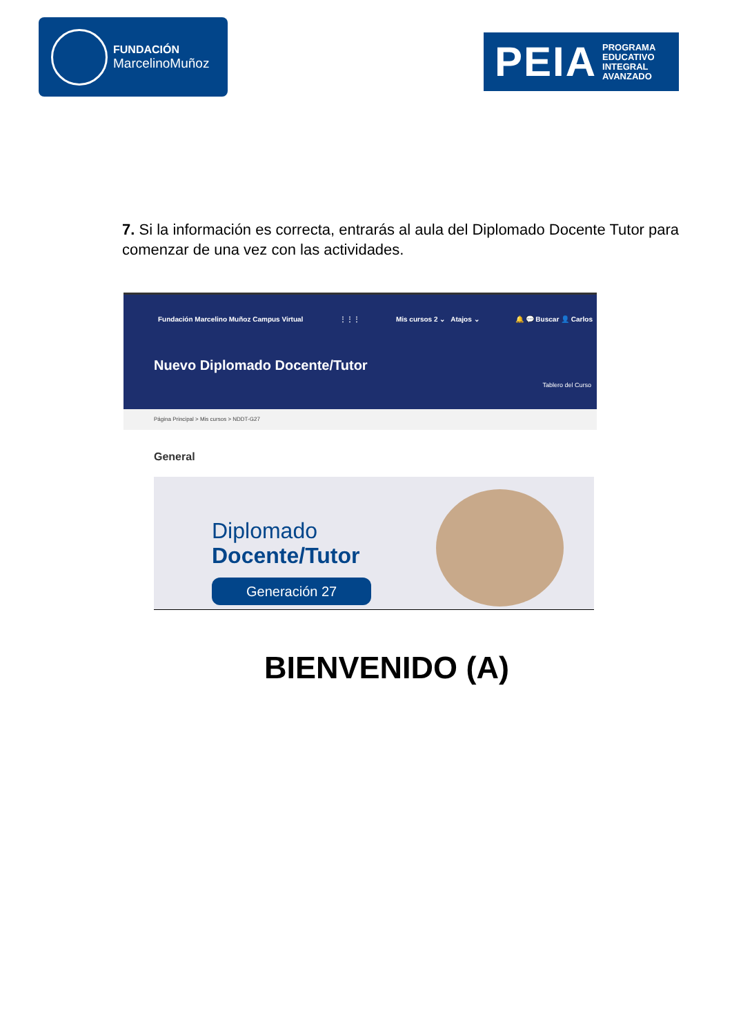FUNDACIÓN
MarcelinoMuñoz
PEIA PROGRAMA
EDUCATIVO
INTEGRAL
AVANZADO
7. Si la información es correcta, entrarás al aula del Diplomado Docente Tutor para comenzar de una vez con las actividades.
Fundación Marcelino Muñoz Campus Virtual ⋮⋮⋮ Mis cursos 2 ⌄ Atajos ⌄ 🔔 💬 Buscar 👤 Carlos
Nuevo Diplomado Docente/Tutor
Tablero del Curso
Página Principal > Mis cursos > NDDT-G27
General
Diplomado
Docente/Tutor
Generación 27
BIENVENIDO (A)